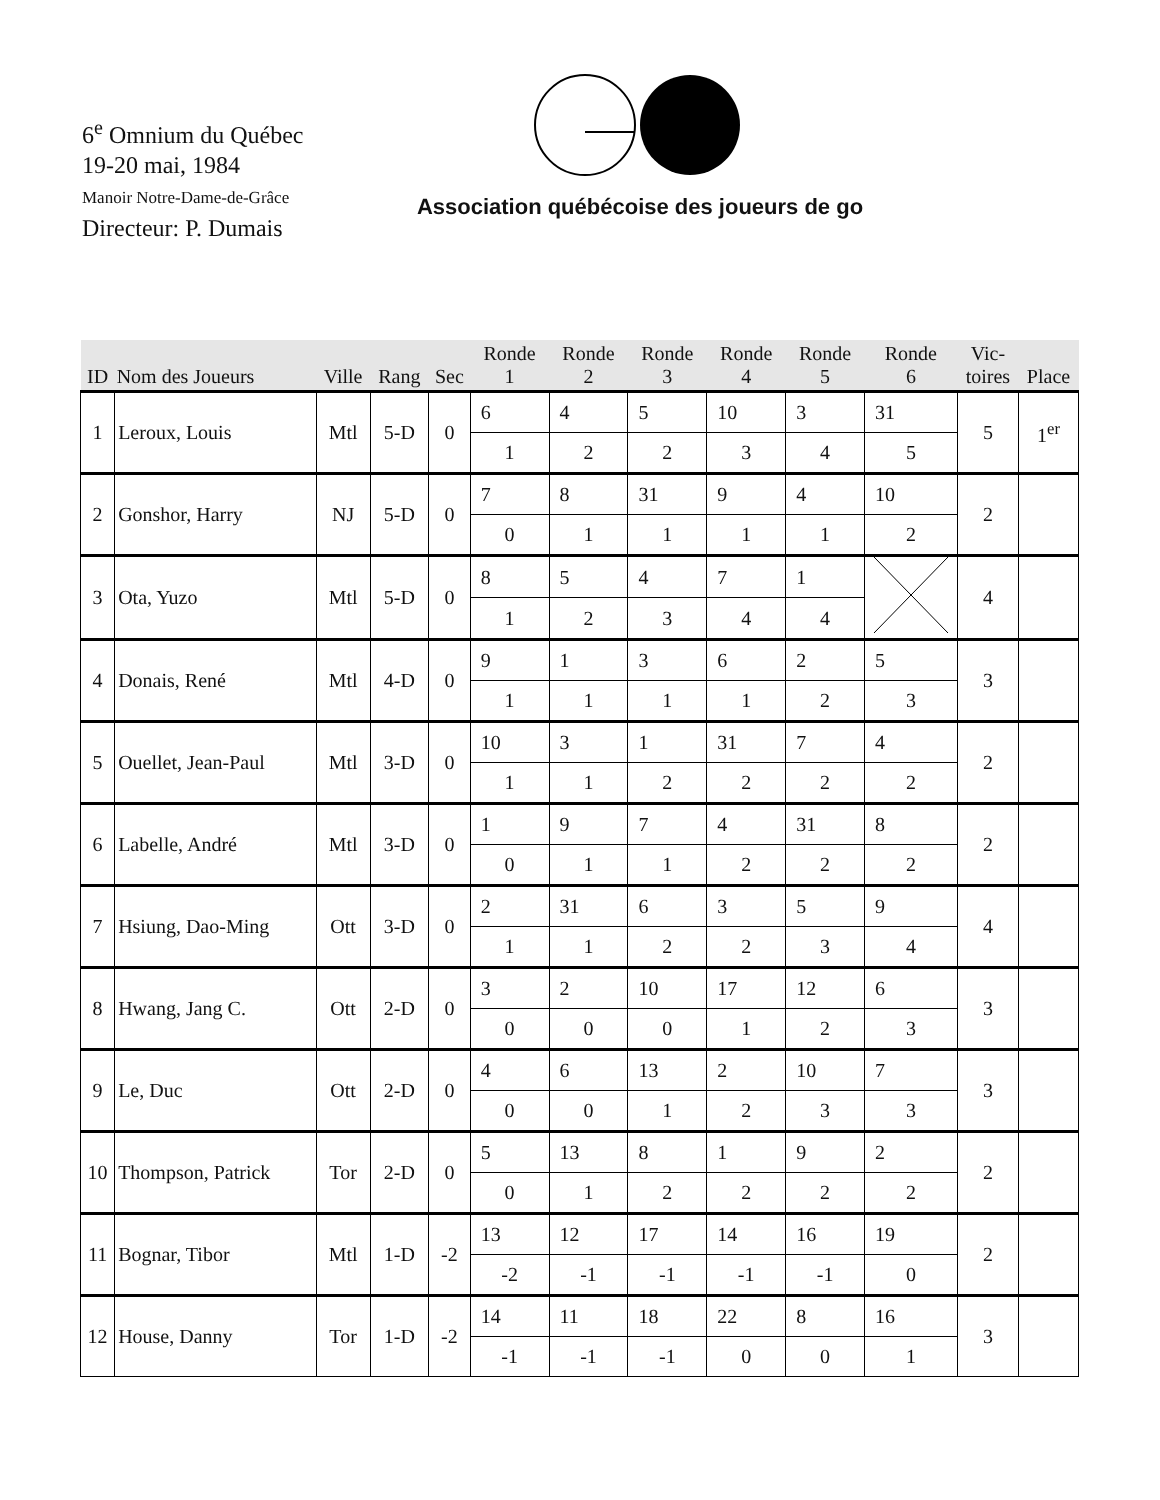6<sup>e</sup> Omnium du Québec
19-20 mai, 1984
Manoir Notre-Dame-de-Grâce
Directeur: P. Dumais
Association québécoise des joueurs de go
| ID | Nom des Joueurs | Ville | Rang | Sec | Ronde 1 | | Ronde 2 | | Ronde 3 | | Ronde 4 | | Ronde 5 | | Ronde 6 | | Vic- toires | Place |
| --- | --- | --- | --- | --- | --- | --- | --- | --- | --- | --- | --- | --- | --- | --- | --- | --- | --- | --- |
| 1 | Leroux, Louis | Mtl | 5-D | 0 | 6 | | 4 | | 5 | | 10 | | 3 | | 31 | | 5 | 1<sup>er</sup> |
| | | | | | 1 | | 2 | | 2 | | 3 | | 4 | | 5 | | | |
| 2 | Gonshor, Harry | NJ | 5-D | 0 | 7 | | 8 | | 31 | | 9 | | 4 | | 10 | | 2 | |
| | | | | | 0 | | 1 | | 1 | | 1 | | 1 | | 2 | | | |
| 3 | Ota, Yuzo | Mtl | 5-D | 0 | 8 | | 5 | | 4 | | 7 | | 1 | | | | 4 | |
| | | | | | 1 | | 2 | | 3 | | 4 | | 4 | | | | | |
| 4 | Donais, René | Mtl | 4-D | 0 | 9 | | 1 | | 3 | | 6 | | 2 | | 5 | | 3 | |
| | | | | | 1 | | 1 | | 1 | | 1 | | 2 | | 3 | | | |
| 5 | Ouellet, Jean-Paul | Mtl | 3-D | 0 | 10 | | 3 | | 1 | | 31 | | 7 | | 4 | | 2 | |
| | | | | | 1 | | 1 | | 2 | | 2 | | 2 | | 2 | | | |
| 6 | Labelle, André | Mtl | 3-D | 0 | 1 | | 9 | | 7 | | 4 | | 31 | | 8 | | 2 | |
| | | | | | 0 | | 1 | | 1 | | 2 | | 2 | | 2 | | | |
| 7 | Hsiung, Dao-Ming | Ott | 3-D | 0 | 2 | | 31 | | 6 | | 3 | | 5 | | 9 | | 4 | |
| | | | | | 1 | | 1 | | 2 | | 2 | | 3 | | 4 | | | |
| 8 | Hwang, Jang C. | Ott | 2-D | 0 | 3 | | 2 | | 10 | | 17 | | 12 | | 6 | | 3 | |
| | | | | | 0 | | 0 | | 0 | | 1 | | 2 | | 3 | | | |
| 9 | Le, Duc | Ott | 2-D | 0 | 4 | | 6 | | 13 | | 2 | | 10 | | 7 | | 3 | |
| | | | | | 0 | | 0 | | 1 | | 2 | | 3 | | 3 | | | |
| 10 | Thompson, Patrick | Tor | 2-D | 0 | 5 | | 13 | | 8 | | 1 | | 9 | | 2 | | 2 | |
| | | | | | 0 | | 1 | | 2 | | 2 | | 2 | | 2 | | | |
| 11 | Bognar, Tibor | Mtl | 1-D | -2 | 13 | | 12 | | 17 | | 14 | | 16 | | 19 | | 2 | |
| | | | | | -2 | | -1 | | -1 | | -1 | | -1 | | 0 | | | |
| 12 | House, Danny | Tor | 1-D | -2 | 14 | | 11 | | 18 | | 22 | | 8 | | 16 | | 3 | |
| | | | | | -1 | | -1 | | -1 | | 0 | | 0 | | 1 | | | |